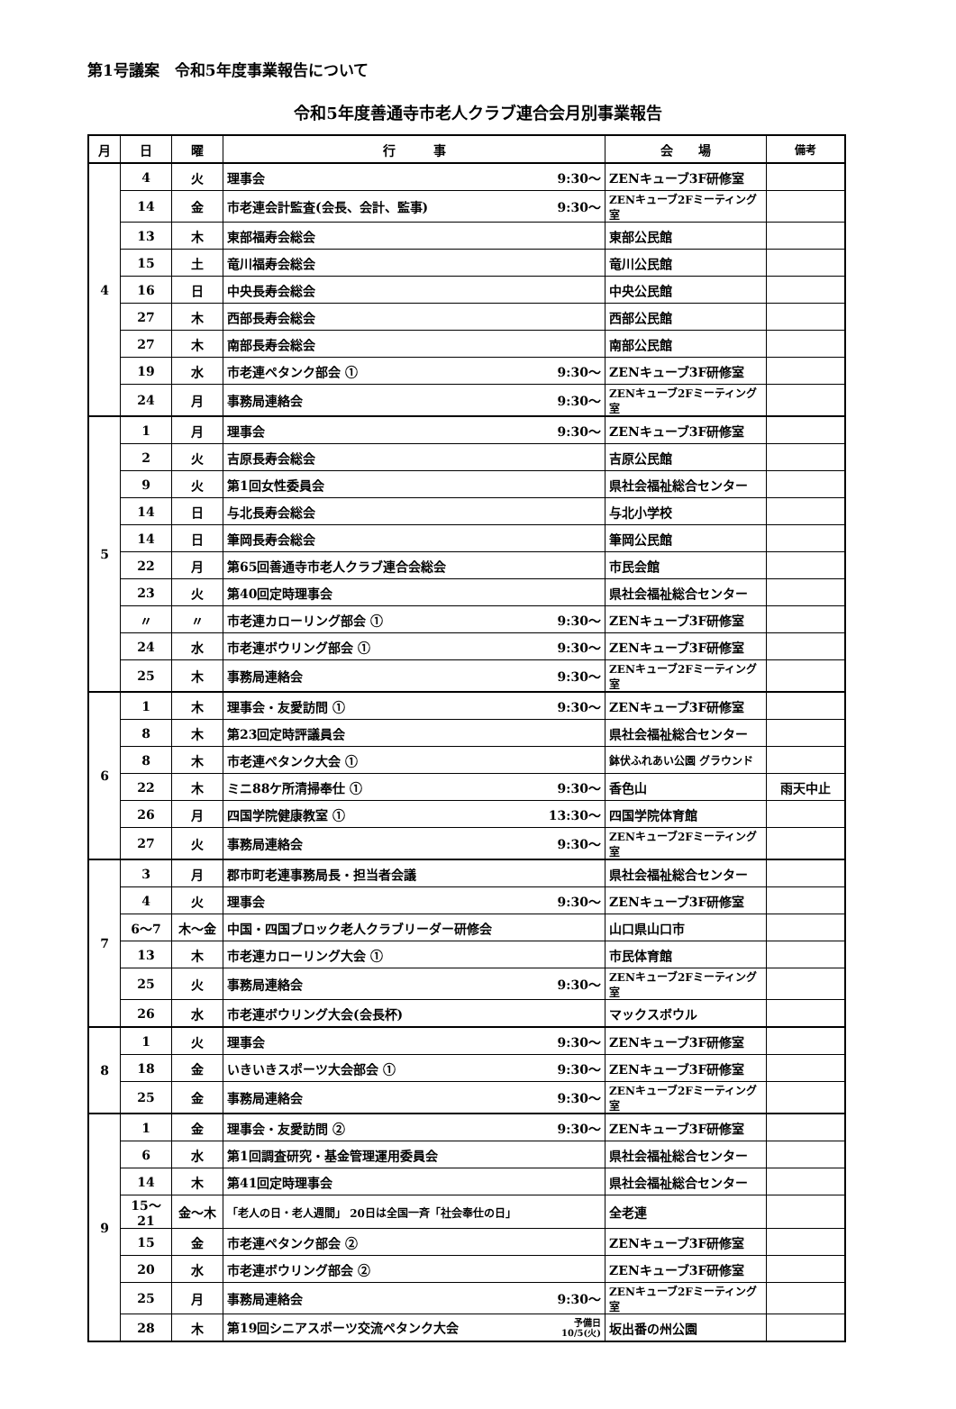第1号議案　令和5年度事業報告について
令和5年度善通寺市老人クラブ連合会月別事業報告
| 月 | 日 | 曜 | 行 事 | 会 場 | 備考 |
| --- | --- | --- | --- | --- | --- |
| 4 | 4 | 火 | 理事会 9:30～ | ZENキューブ3F研修室 | |
| | 14 | 金 | 市老連会計監査(会長、会計、監事) 9:30～ | ZENキューブ2Fミーティング室 | |
| | 13 | 木 | 東部福寿会総会 | 東部公民館 | |
| | 15 | 土 | 竜川福寿会総会 | 竜川公民館 | |
| | 16 | 日 | 中央長寿会総会 | 中央公民館 | |
| | 27 | 木 | 西部長寿会総会 | 西部公民館 | |
| | 27 | 木 | 南部長寿会総会 | 南部公民館 | |
| | 19 | 水 | 市老連ペタンク部会 ① 9:30～ | ZENキューブ3F研修室 | |
| | 24 | 月 | 事務局連絡会 9:30～ | ZENキューブ2Fミーティング室 | |
| 5 | 1 | 月 | 理事会 9:30～ | ZENキューブ3F研修室 | |
| | 2 | 火 | 吉原長寿会総会 | 吉原公民館 | |
| | 9 | 火 | 第1回女性委員会 | 県社会福祉総合センター | |
| | 14 | 日 | 与北長寿会総会 | 与北小学校 | |
| | 14 | 日 | 筆岡長寿会総会 | 筆岡公民館 | |
| | 22 | 月 | 第65回善通寺市老人クラブ連合会総会 | 市民会館 | |
| | 23 | 火 | 第40回定時理事会 | 県社会福祉総合センター | |
| | 〃 | 〃 | 市老連カローリング部会 ① 9:30～ | ZENキューブ3F研修室 | |
| | 24 | 水 | 市老連ボウリング部会 ① 9:30～ | ZENキューブ3F研修室 | |
| | 25 | 木 | 事務局連絡会 9:30～ | ZENキューブ2Fミーティング室 | |
| 6 | 1 | 木 | 理事会・友愛訪問 ① 9:30～ | ZENキューブ3F研修室 | |
| | 8 | 木 | 第23回定時評議員会 | 県社会福祉総合センター | |
| | 8 | 木 | 市老連ペタンク大会 ① | 鉢伏ふれあい公園 グラウンド | |
| | 22 | 木 | ミニ88ケ所清掃奉仕 ① 9:30～ | 香色山 | 雨天中止 |
| | 26 | 月 | 四国学院健康教室 ① 13:30～ | 四国学院体育館 | |
| | 27 | 火 | 事務局連絡会 9:30～ | ZENキューブ2Fミーティング室 | |
| 7 | 3 | 月 | 郡市町老連事務局長・担当者会議 | 県社会福祉総合センター | |
| | 4 | 火 | 理事会 9:30～ | ZENキューブ3F研修室 | |
| | 6～7 | 木～金 | 中国・四国ブロック老人クラブリーダー研修会 | 山口県山口市 | |
| | 13 | 木 | 市老連カローリング大会 ① | 市民体育館 | |
| | 25 | 火 | 事務局連絡会 9:30～ | ZENキューブ2Fミーティング室 | |
| | 26 | 水 | 市老連ボウリング大会(会長杯) | マックスボウル | |
| 8 | 1 | 火 | 理事会 9:30～ | ZENキューブ3F研修室 | |
| | 18 | 金 | いきいきスポーツ大会部会 ① 9:30～ | ZENキューブ3F研修室 | |
| | 25 | 金 | 事務局連絡会 9:30～ | ZENキューブ2Fミーティング室 | |
| 9 | 1 | 金 | 理事会・友愛訪問 ② 9:30～ | ZENキューブ3F研修室 | |
| | 6 | 水 | 第1回調査研究・基金管理運用委員会 | 県社会福祉総合センター | |
| | 14 | 木 | 第41回定時理事会 | 県社会福祉総合センター | |
| | 15～21 | 金～木 | 「老人の日・老人週間」 20日は全国一斉「社会奉仕の日」 | 全老連 | |
| | 15 | 金 | 市老連ペタンク部会 ② | ZENキューブ3F研修室 | |
| | 20 | 水 | 市老連ボウリング部会 ② | ZENキューブ3F研修室 | |
| | 25 | 月 | 事務局連絡会 9:30～ | ZENキューブ2Fミーティング室 | |
| | 28 | 木 | 第19回シニアスポーツ交流ペタンク大会 予備日 10/5(火) | 坂出番の州公園 | |